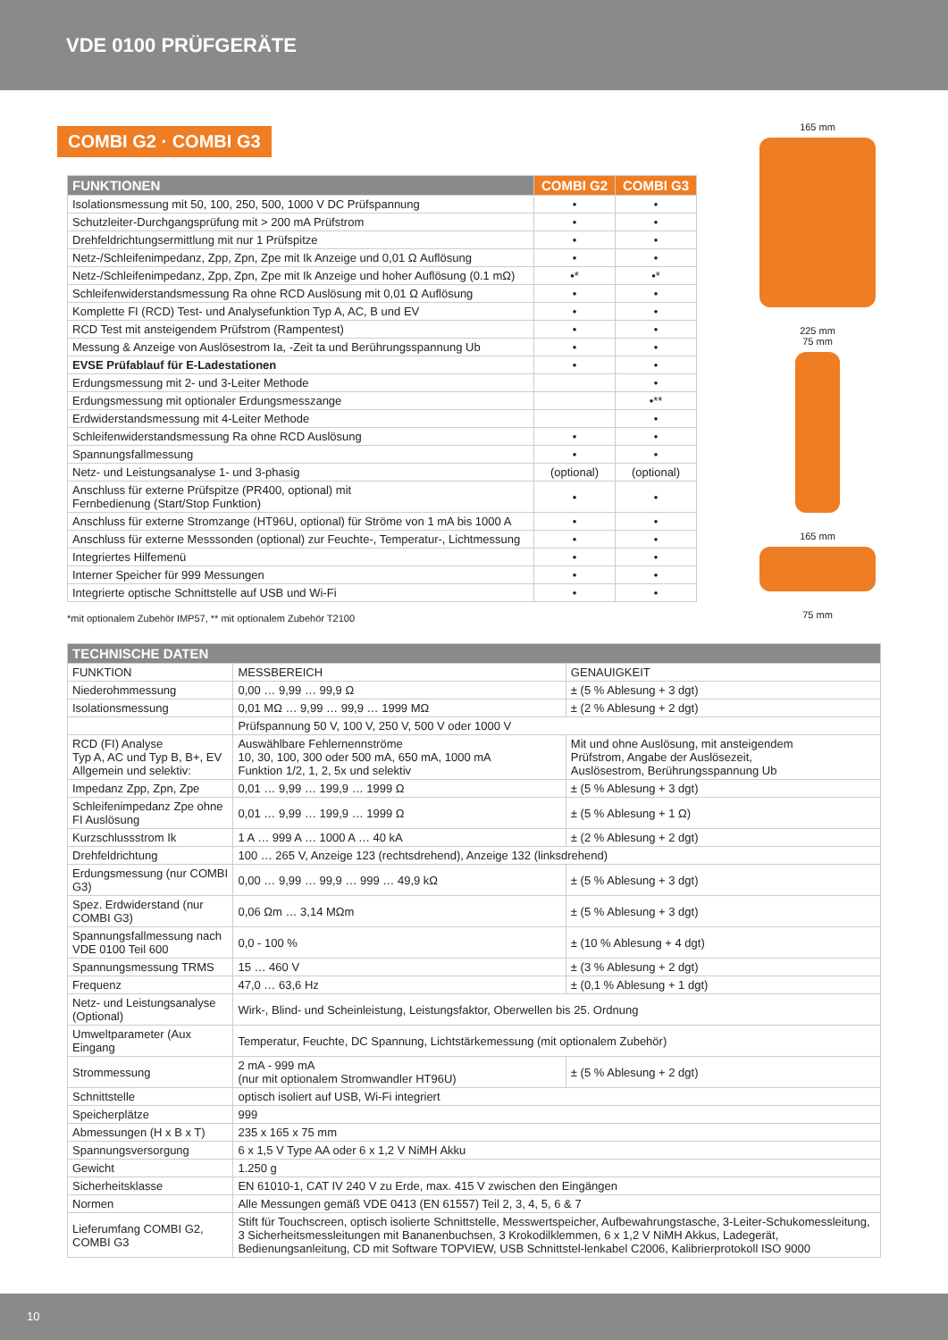VDE 0100 PRÜFGERÄTE
COMBI G2 · COMBI G3
| FUNKTIONEN | COMBI G2 | COMBI G3 |
| --- | --- | --- |
| Isolationsmessung mit 50, 100, 250, 500, 1000 V DC Prüfspannung | • | • |
| Schutzleiter-Durchgangsprüfung mit > 200 mA Prüfstrom | • | • |
| Drehfeldrichtungsermittlung mit nur 1 Prüfspitze | • | • |
| Netz-/Schleifenimpedanz, Zpp, Zpn, Zpe mit Ik Anzeige und 0,01 Ω Auflösung | • | • |
| Netz-/Schleifenimpedanz, Zpp, Zpn, Zpe mit Ik Anzeige und hoher Auflösung (0.1 mΩ) | •* | •* |
| Schleifenwiderstandsmessung Ra ohne RCD Auslösung mit 0,01 Ω Auflösung | • | • |
| Komplette FI (RCD) Test- und Analysefunktion Typ A, AC, B und EV | • | • |
| RCD Test mit ansteigendem Prüfstrom (Rampentest) | • | • |
| Messung & Anzeige von Auslösestrom Ia, -Zeit ta und Berührungsspannung Ub | • | • |
| EVSE Prüfablauf für E-Ladestationen | • | • |
| Erdungsmessung mit 2- und 3-Leiter Methode | | • |
| Erdungsmessung mit optionaler Erdungsmesszange | | •** |
| Erdwiderstandsmessung mit 4-Leiter Methode | | • |
| Schleifenwiderstandsmessung Ra ohne RCD Auslösung | • | • |
| Spannungsfallmessung | • | • |
| Netz- und Leistungsanalyse 1- und 3-phasig | (optional) | (optional) |
| Anschluss für externe Prüfspitze (PR400, optional) mit Fernbedienung (Start/Stop Funktion) | • | • |
| Anschluss für externe Stromzange (HT96U, optional) für Ströme von 1 mA bis 1000 A | • | • |
| Anschluss für externe Messsonden (optional) zur Feuchte-, Temperatur-, Lichtmessung | • | • |
| Integriertes Hilfemenü | • | • |
| Interner Speicher für 999 Messungen | • | • |
| Integrierte optische Schnittstelle auf USB und Wi-Fi | • | • |
*mit optionalem Zubehör IMP57, ** mit optionalem Zubehör T2100
165 mm
225 mm
75 mm
165 mm
75 mm
| TECHNISCHE DATEN | | |
| --- | --- | --- |
| FUNKTION | MESSBEREICH | GENAUIGKEIT |
| Niederohmmessung | 0,00 … 9,99 … 99,9 Ω | ± (5 % Ablesung + 3 dgt) |
| Isolationsmessung | 0,01 MΩ … 9,99 … 99,9 … 1999 MΩ | ± (2 % Ablesung + 2 dgt) |
| | Prüfspannung 50 V, 100 V, 250 V, 500 V oder 1000 V | |
| RCD (FI) Analyse Typ A, AC und Typ B, B+, EV Allgemein und selektiv: | Auswählbare Fehlernennströme 10, 30, 100, 300 oder 500 mA, 650 mA, 1000 mA Funktion 1/2, 1, 2, 5x und selektiv | Mit und ohne Auslösung, mit ansteigendem Prüfstrom, Angabe der Auslösezeit, Auslösestrom, Berührungsspannung Ub |
| Impedanz Zpp, Zpn, Zpe | 0,01 … 9,99 … 199,9 … 1999 Ω | ± (5 % Ablesung + 3 dgt) |
| Schleifenimpedanz Zpe ohne FI Auslösung | 0,01 … 9,99 … 199,9 … 1999 Ω | ± (5 % Ablesung + 1 Ω) |
| Kurzschlussstrom Ik | 1 A … 999 A … 1000 A … 40 kA | ± (2 % Ablesung + 2 dgt) |
| Drehfeldrichtung | 100 … 265 V, Anzeige 123 (rechtsdrehend), Anzeige 132 (linksdrehend) | |
| Erdungsmessung (nur COMBI G3) | 0,00 … 9,99 … 99,9 … 999 … 49,9 kΩ | ± (5 % Ablesung + 3 dgt) |
| Spez. Erdwiderstand (nur COMBI G3) | 0,06 Ωm … 3,14 MΩm | ± (5 % Ablesung + 3 dgt) |
| Spannungsfallmessung nach VDE 0100 Teil 600 | 0,0 - 100 % | ± (10 % Ablesung + 4 dgt) |
| Spannungsmessung TRMS | 15 … 460 V | ± (3 % Ablesung + 2 dgt) |
| Frequenz | 47,0 … 63,6 Hz | ± (0,1 % Ablesung + 1 dgt) |
| Netz- und Leistungsanalyse (Optional) | Wirk-, Blind- und Scheinleistung, Leistungsfaktor, Oberwellen bis 25. Ordnung | |
| Umweltparameter (Aux Eingang | Temperatur, Feuchte, DC Spannung, Lichtstärkemessung (mit optionalem Zubehör) | |
| Strommessung | 2 mA - 999 mA (nur mit optionalem Stromwandler HT96U) | ± (5 % Ablesung + 2 dgt) |
| Schnittstelle | optisch isoliert auf USB, Wi-Fi integriert | |
| Speicherplätze | 999 | |
| Abmessungen (H x B x T) | 235 x 165 x 75 mm | |
| Spannungsversorgung | 6 x 1,5 V Type AA oder 6 x 1,2 V NiMH Akku | |
| Gewicht | 1.250 g | |
| Sicherheitsklasse | EN 61010-1, CAT IV 240 V zu Erde, max. 415 V zwischen den Eingängen | |
| Normen | Alle Messungen gemäß VDE 0413 (EN 61557) Teil 2, 3, 4, 5, 6 & 7 | |
| Lieferumfang COMBI G2, COMBI G3 | Stift für Touchscreen, optisch isolierte Schnittstelle, Messwertspeicher, Aufbewahrungstasche, 3-Leiter-Schukomessleitung, 3 Sicherheitsmessleitungen mit Bananenbuchsen, 3 Krokodilklemmen, 6 x 1,2 V NiMH Akkus, Ladegerät, Bedienungsanleitung, CD mit Software TOPVIEW, USB Schnittstel-lenkabel C2006, Kalibrierprotokoll ISO 9000 | |
10